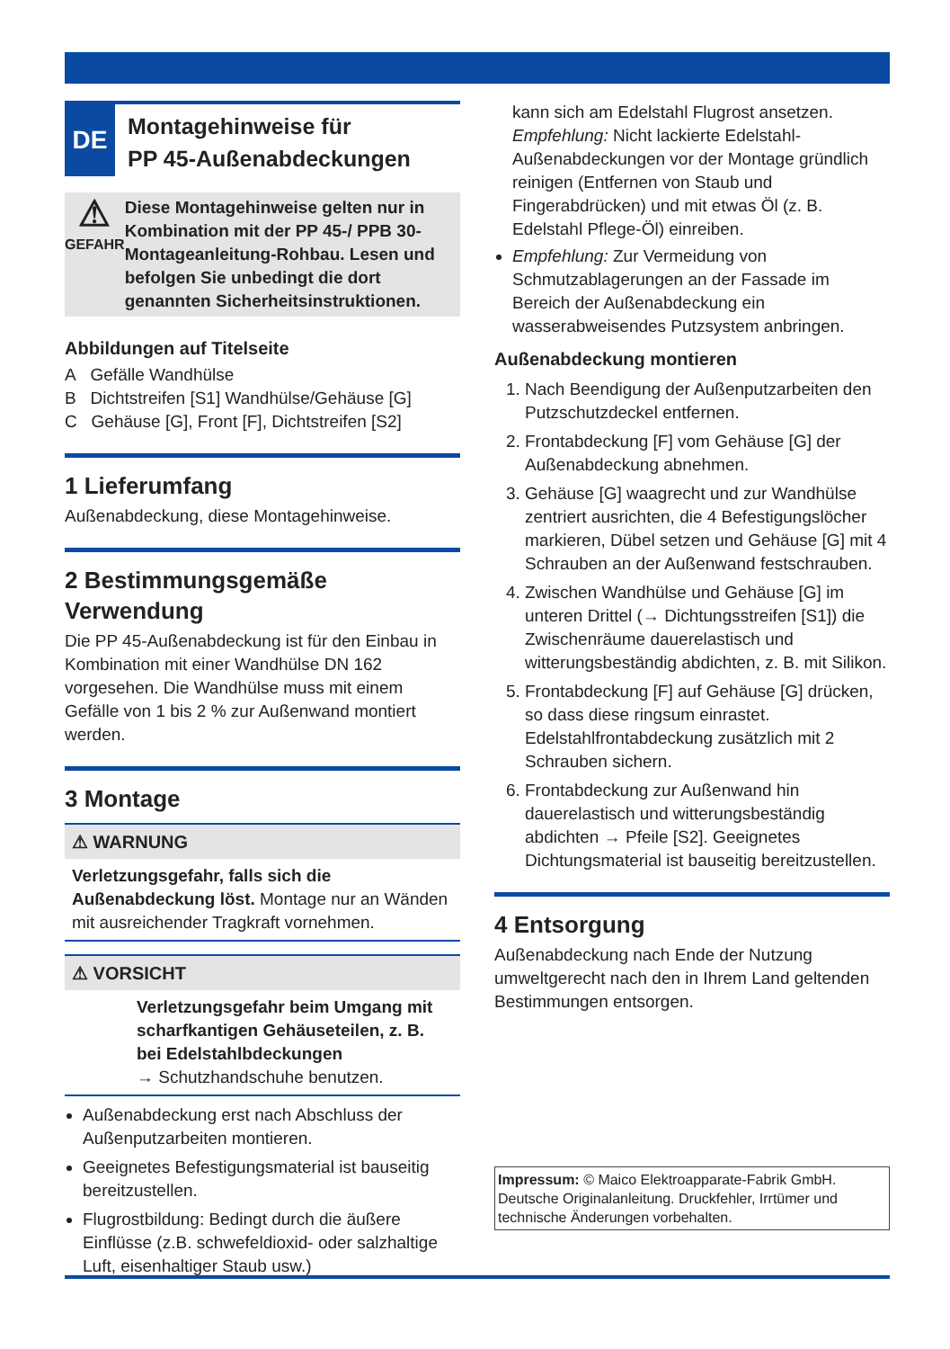DE
Montagehinweise für
PP 45-Außenabdeckungen
⚠
GEFAHR
Diese Montagehinweise gelten nur in Kombination mit der PP 45-/ PPB 30-Montageanleitung-Rohbau. Lesen und befolgen Sie unbedingt die dort genannten Sicherheitsinstruktionen.
Abbildungen auf Titelseite
A Gefälle Wandhülse
B Dichtstreifen [S1] Wandhülse/Gehäuse [G]
C Gehäuse [G], Front [F], Dichtstreifen [S2]
1 Lieferumfang
Außenabdeckung, diese Montagehinweise.
2 Bestimmungsgemäße Verwendung
Die PP 45-Außenabdeckung ist für den Einbau in Kombination mit einer Wandhülse DN 162 vorgesehen. Die Wandhülse muss mit einem Gefälle von 1 bis 2 % zur Außenwand montiert werden.
3 Montage
⚠ WARNUNG
Verletzungsgefahr, falls sich die Außenabdeckung löst. Montage nur an Wänden mit ausreichender Tragkraft vornehmen.
⚠ VORSICHT
Verletzungsgefahr beim Umgang mit scharfkantigen Gehäuseteilen, z. B. bei Edelstahlbdeckungen
→ Schutzhandschuhe benutzen.
Außenabdeckung erst nach Abschluss der Außenputzarbeiten montieren.
Geeignetes Befestigungsmaterial ist bauseitig bereitzustellen.
Flugrostbildung: Bedingt durch die äußere Einflüsse (z.B. schwefeldioxid- oder salzhaltige Luft, eisenhaltiger Staub usw.)
kann sich am Edelstahl Flugrost ansetzen. Empfehlung: Nicht lackierte Edelstahl-Außenabdeckungen vor der Montage gründlich reinigen (Entfernen von Staub und Fingerabdrücken) und mit etwas Öl (z. B. Edelstahl Pflege-Öl) einreiben.
Empfehlung: Zur Vermeidung von Schmutzablagerungen an der Fassade im Bereich der Außenabdeckung ein wasserabweisendes Putzsystem anbringen.
Außenabdeckung montieren
1. Nach Beendigung der Außenputzarbeiten den Putzschutzdeckel entfernen.
2. Frontabdeckung [F] vom Gehäuse [G] der Außenabdeckung abnehmen.
3. Gehäuse [G] waagrecht und zur Wandhülse zentriert ausrichten, die 4 Befestigungslöcher markieren, Dübel setzen und Gehäuse [G] mit 4 Schrauben an der Außenwand festschrauben.
4. Zwischen Wandhülse und Gehäuse [G] im unteren Drittel (→ Dichtungsstreifen [S1]) die Zwischenräume dauerelastisch und witterungsbeständig abdichten, z. B. mit Silikon.
5. Frontabdeckung [F] auf Gehäuse [G] drücken, so dass diese ringsum einrastet. Edelstahlfrontabdeckung zusätzlich mit 2 Schrauben sichern.
6. Frontabdeckung zur Außenwand hin dauerelastisch und witterungsbeständig abdichten → Pfeile [S2]. Geeignetes Dichtungsmaterial ist bauseitig bereitzustellen.
4 Entsorgung
Außenabdeckung nach Ende der Nutzung umweltgerecht nach den in Ihrem Land geltenden Bestimmungen entsorgen.
Impressum: © Maico Elektroapparate-Fabrik GmbH. Deutsche Originalanleitung. Druckfehler, Irrtümer und technische Änderungen vorbehalten.